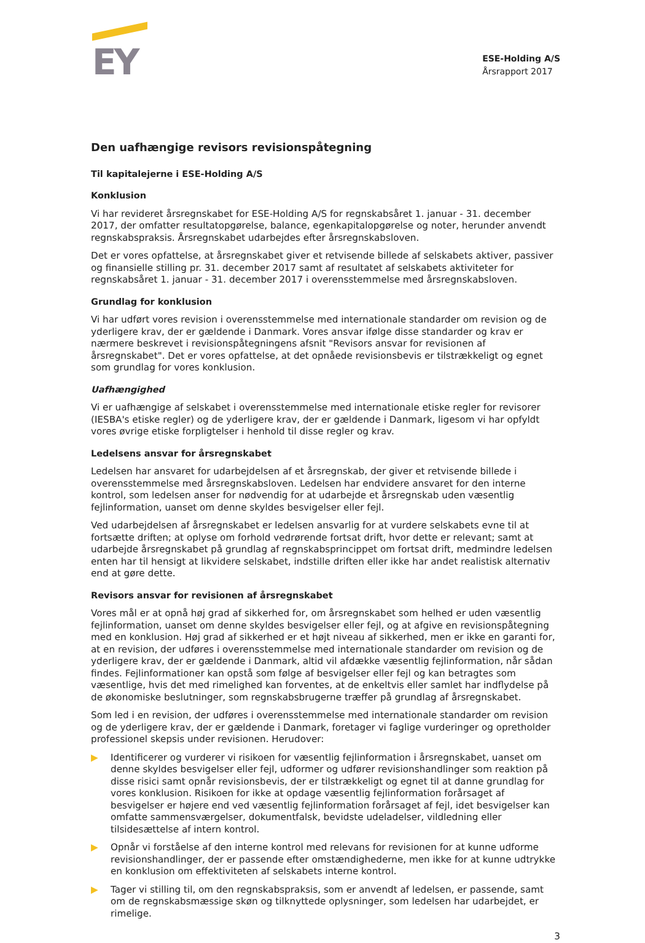EY
ESE-Holding A/S
Årsrapport 2017
Den uafhængige revisors revisionspåtegning
Til kapitalejerne i ESE-Holding A/S
Konklusion
Vi har revideret årsregnskabet for ESE-Holding A/S for regnskabsåret 1. januar - 31. december 2017, der omfatter resultatopgørelse, balance, egenkapitalopgørelse og noter, herunder anvendt regnskabspraksis. Årsregnskabet udarbejdes efter årsregnskabsloven.
Det er vores opfattelse, at årsregnskabet giver et retvisende billede af selskabets aktiver, passiver og finansielle stilling pr. 31. december 2017 samt af resultatet af selskabets aktiviteter for regnskabsåret 1. januar - 31. december 2017 i overensstemmelse med årsregnskabsloven.
Grundlag for konklusion
Vi har udført vores revision i overensstemmelse med internationale standarder om revision og de yderligere krav, der er gældende i Danmark. Vores ansvar ifølge disse standarder og krav er nærmere beskrevet i revisionspåtegningens afsnit "Revisors ansvar for revisionen af årsregnskabet". Det er vores opfattelse, at det opnåede revisionsbevis er tilstrækkeligt og egnet som grundlag for vores konklusion.
Uafhængighed
Vi er uafhængige af selskabet i overensstemmelse med internationale etiske regler for revisorer (IESBA's etiske regler) og de yderligere krav, der er gældende i Danmark, ligesom vi har opfyldt vores øvrige etiske forpligtelser i henhold til disse regler og krav.
Ledelsens ansvar for årsregnskabet
Ledelsen har ansvaret for udarbejdelsen af et årsregnskab, der giver et retvisende billede i overensstemmelse med årsregnskabsloven. Ledelsen har endvidere ansvaret for den interne kontrol, som ledelsen anser for nødvendig for at udarbejde et årsregnskab uden væsentlig fejlinformation, uanset om denne skyldes besvigelser eller fejl.
Ved udarbejdelsen af årsregnskabet er ledelsen ansvarlig for at vurdere selskabets evne til at fortsætte driften; at oplyse om forhold vedrørende fortsat drift, hvor dette er relevant; samt at udarbejde årsregnskabet på grundlag af regnskabsprincippet om fortsat drift, medmindre ledelsen enten har til hensigt at likvidere selskabet, indstille driften eller ikke har andet realistisk alternativ end at gøre dette.
Revisors ansvar for revisionen af årsregnskabet
Vores mål er at opnå høj grad af sikkerhed for, om årsregnskabet som helhed er uden væsentlig fejlinformation, uanset om denne skyldes besvigelser eller fejl, og at afgive en revisionspåtegning med en konklusion. Høj grad af sikkerhed er et højt niveau af sikkerhed, men er ikke en garanti for, at en revision, der udføres i overensstemmelse med internationale standarder om revision og de yderligere krav, der er gældende i Danmark, altid vil afdække væsentlig fejlinformation, når sådan findes. Fejlinformationer kan opstå som følge af besvigelser eller fejl og kan betragtes som væsentlige, hvis det med rimelighed kan forventes, at de enkeltvis eller samlet har indflydelse på de økonomiske beslutninger, som regnskabsbrugerne træffer på grundlag af årsregnskabet.
Som led i en revision, der udføres i overensstemmelse med internationale standarder om revision og de yderligere krav, der er gældende i Danmark, foretager vi faglige vurderinger og opretholder professionel skepsis under revisionen. Herudover:
▶ Identificerer og vurderer vi risikoen for væsentlig fejlinformation i årsregnskabet, uanset om denne skyldes besvigelser eller fejl, udformer og udfører revisionshandlinger som reaktion på disse risici samt opnår revisionsbevis, der er tilstrækkeligt og egnet til at danne grundlag for vores konklusion. Risikoen for ikke at opdage væsentlig fejlinformation forårsaget af besvigelser er højere end ved væsentlig fejlinformation forårsaget af fejl, idet besvigelser kan omfatte sammensværgelser, dokumentfalsk, bevidste udeladelser, vildledning eller tilsidesættelse af intern kontrol.
▶ Opnår vi forståelse af den interne kontrol med relevans for revisionen for at kunne udforme revisionshandlinger, der er passende efter omstændighederne, men ikke for at kunne udtrykke en konklusion om effektiviteten af selskabets interne kontrol.
▶ Tager vi stilling til, om den regnskabspraksis, som er anvendt af ledelsen, er passende, samt om de regnskabsmæssige skøn og tilknyttede oplysninger, som ledelsen har udarbejdet, er rimelige.
3